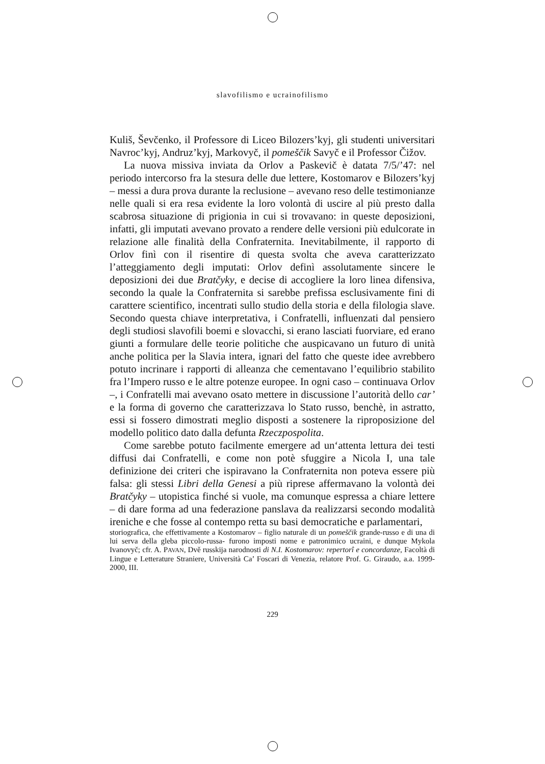slavofilismo e ucrainofilismo
Kuliš, Ševčenko, il Professore di Liceo Bilozers’kyj, gli studenti universitari Navroc’kyj, Andruz’kyj, Markovyč, il pomeščik Savyč e il Professor Čižov.
La nuova missiva inviata da Orlov a Paskevič è datata 7/5/’47: nel periodo intercorso fra la stesura delle due lettere, Kostomarov e Bilozers’kyj – messi a dura prova durante la reclusione – avevano reso delle testimonianze nelle quali si era resa evidente la loro volontà di uscire al più presto dalla scabrosa situazione di prigionia in cui si trovavano: in queste deposizioni, infatti, gli imputati avevano provato a rendere delle versioni più edulcorate in relazione alle finalità della Confraternita. Inevitabilmente, il rapporto di Orlov finì con il risentire di questa svolta che aveva caratterizzato l’atteggiamento degli imputati: Orlov definì assolutamente sincere le deposizioni dei due Bratčyky, e decise di accogliere la loro linea difensiva, secondo la quale la Confraternita si sarebbe prefissa esclusivamente fini di carattere scientifico, incentrati sullo studio della storia e della filologia slave. Secondo questa chiave interpretativa, i Confratelli, influenzati dal pensiero degli studiosi slavofili boemi e slovacchi, si erano lasciati fuorviare, ed erano giunti a formulare delle teorie politiche che auspicavano un futuro di unità anche politica per la Slavia intera, ignari del fatto che queste idee avrebbero potuto incrinare i rapporti di alleanza che cementavano l’equilibrio stabilito fra l’Impero russo e le altre potenze europee. In ogni caso – continuava Orlov –, i Confratelli mai avevano osato mettere in discussione l’autorità dello car’ e la forma di governo che caratterizzava lo Stato russo, benchè, in astratto, essi si fossero dimostrati meglio disposti a sostenere la riproposizione del modello politico dato dalla defunta Rzeczpospolita.
Come sarebbe potuto facilmente emergere ad un‘attenta lettura dei testi diffusi dai Confratelli, e come non potè sfuggire a Nicola I, una tale definizione dei criteri che ispiravano la Confraternita non poteva essere più falsa: gli stessi Libri della Genesi a più riprese affermavano la volontà dei Bratčyky – utopistica finché si vuole, ma comunque espressa a chiare lettere – di dare forma ad una federazione panslava da realizzarsi secondo modalità ireniche e che fosse al contempo retta su basi democratiche e parlamentari,
storiografica, che effettivamente a Kostomarov – figlio naturale di un pomeščik grande-russo e di una di lui serva della gleba piccolo-russa- furono imposti nome e patronimico ucraini, e dunque Mykola Ivanovyč; cfr. A. PAVAN, Dvě russkija narodnosti di N.I. Kostomarov: repertorî e concordanze, Facoltà di Lingue e Letterature Straniere, Università Ca’ Foscari di Venezia, relatore Prof. G. Giraudo, a.a. 1999-2000, III.
229